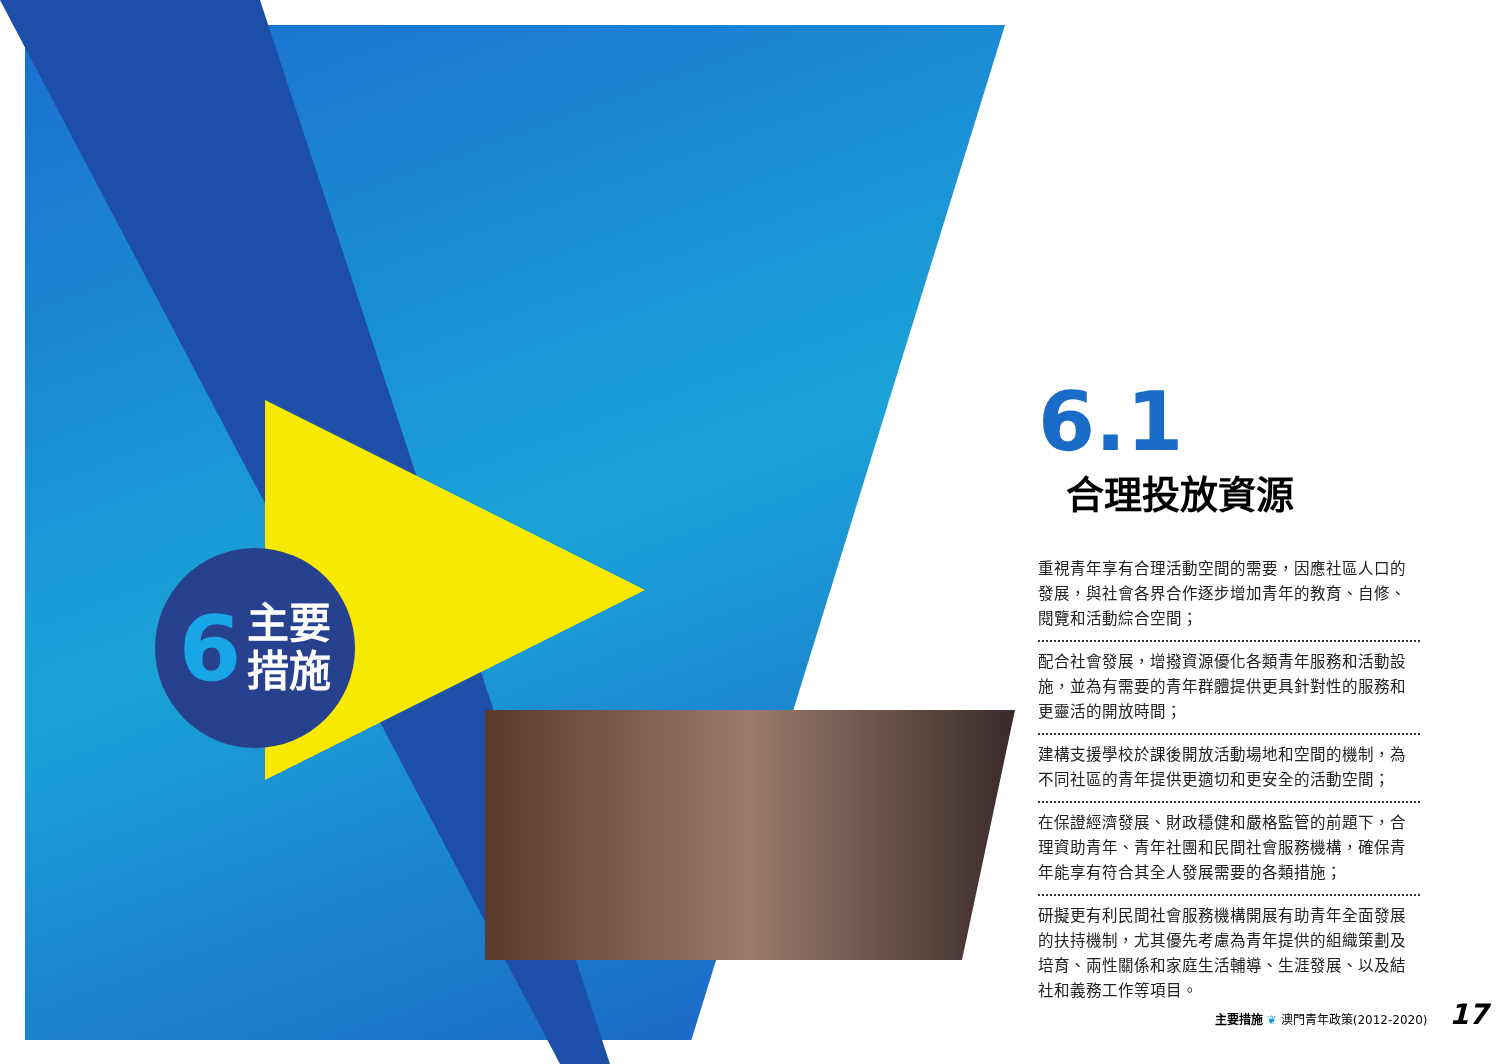6 主要
措施
6.1
合理投放資源
重視青年享有合理活動空間的需要，因應社區人口的發展，與社會各界合作逐步增加青年的教育、自修、閱覽和活動綜合空間；
配合社會發展，增撥資源優化各類青年服務和活動設施，並為有需要的青年群體提供更具針對性的服務和更靈活的開放時間；
建構支援學校於課後開放活動場地和空間的機制，為不同社區的青年提供更適切和更安全的活動空間；
在保證經濟發展、財政穩健和嚴格監管的前題下，合理資助青年、青年社團和民間社會服務機構，確保青年能享有符合其全人發展需要的各類措施；
研擬更有利民間社會服務機構開展有助青年全面發展的扶持機制，尤其優先考慮為青年提供的組織策劃及培育、兩性關係和家庭生活輔導、生涯發展、以及結社和義務工作等項目。
主要措施 ❦ 澳門青年政策(2012-2020) 17